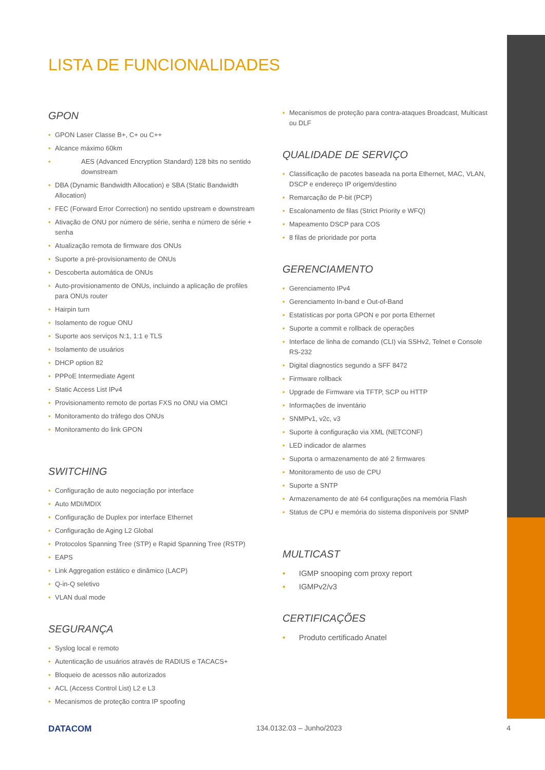LISTA DE FUNCIONALIDADES
GPON
GPON Laser Classe B+, C+ ou C++
Alcance máximo 60km
AES (Advanced Encryption Standard) 128 bits no sentido downstream
DBA (Dynamic Bandwidth Allocation) e SBA (Static Bandwidth Allocation)
FEC (Forward Error Correction) no sentido upstream e downstream
Ativação de ONU por número de série, senha e número de série + senha
Atualização remota de firmware dos ONUs
Suporte a pré-provisionamento de ONUs
Descoberta automática de ONUs
Auto-provisionamento de ONUs, incluindo a aplicação de profiles para ONUs router
Hairpin turn
Isolamento de rogue ONU
Suporte aos serviços N:1, 1:1 e TLS
Isolamento de usuários
DHCP option 82
PPPoE Intermediate Agent
Static Access List IPv4
Provisionamento remoto de portas FXS no ONU via OMCI
Monitoramento do tráfego dos ONUs
Monitoramento do link GPON
SWITCHING
Configuração de auto negociação por interface
Auto MDI/MDIX
Configuração de Duplex por interface Ethernet
Configuração de Aging L2 Global
Protocolos Spanning Tree (STP) e Rapid Spanning Tree (RSTP)
EAPS
Link Aggregation estático e dinâmico (LACP)
Q-in-Q seletivo
VLAN dual mode
SEGURANÇA
Syslog local e remoto
Autenticação de usuários através de RADIUS e TACACS+
Bloqueio de acessos não autorizados
ACL (Access Control List) L2 e L3
Mecanismos de proteção contra IP spoofing
Mecanismos de proteção para contra-ataques Broadcast, Multicast ou DLF
QUALIDADE DE SERVIÇO
Classificação de pacotes baseada na porta Ethernet, MAC, VLAN, DSCP e endereço IP origem/destino
Remarcação de P-bit (PCP)
Escalonamento de filas (Strict Priority e WFQ)
Mapeamento DSCP para COS
8 filas de prioridade por porta
GERENCIAMENTO
Gerenciamento IPv4
Gerenciamento In-band e Out-of-Band
Estatísticas por porta GPON e por porta Ethernet
Suporte a commit e rollback de operações
Interface de linha de comando (CLI) via SSHv2, Telnet e Console RS-232
Digital diagnostics segundo a SFF 8472
Firmware rollback
Upgrade de Firmware via TFTP, SCP ou HTTP
Informações de inventário
SNMPv1, v2c, v3
Suporte à configuração via XML (NETCONF)
LED indicador de alarmes
Suporta o armazenamento de até 2 firmwares
Monitoramento de uso de CPU
Suporte a SNTP
Armazenamento de até 64 configurações na memória Flash
Status de CPU e memória do sistema disponíveis por SNMP
MULTICAST
IGMP snooping com proxy report
IGMPv2/v3
CERTIFICAÇÕES
Produto certificado Anatel
DATACOM 134.0132.03 – Junho/2023 4